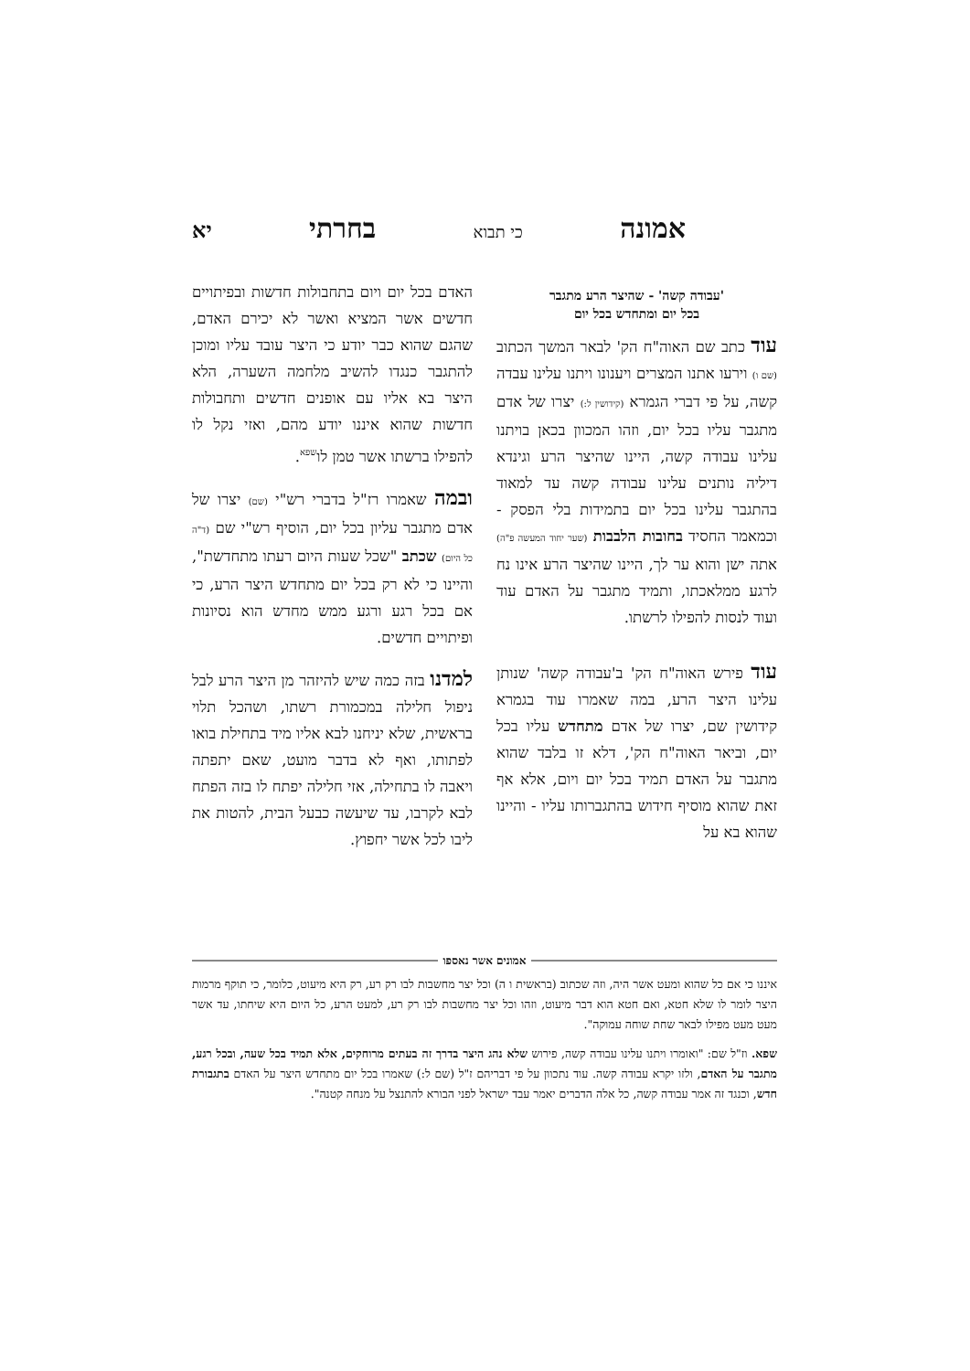אמונה כי תבוא בחרתי יא
'עבודה קשה' - שהיצר הרע מתגבר
בכל יום ומתחדש בכל יום
עוד כתב שם האוה"ח הק' לבאר המשך הכתוב (שם ו) וירעו אתנו המצרים ויענונו ויתנו עלינו עבדה קשה, על פי דברי הגמרא (קידושין ל:) יצרו של אדם מתגבר עליו בכל יום, וזהו המכוון בכאן בויתנו עלינו עבודה קשה, היינו שהיצר הרע וגינדא דיליה נותנים עלינו עבודה קשה עד למאוד בהתגבר עלינו בכל יום בתמידות בלי הפסק - וכמאמר החסיד בחובות הלבבות (שער יחוד המעשה פ"ה) אתה ישן והוא ער לך, היינו שהיצר הרע אינו נח לרגע ממלאכתו, ותמיד מתגבר על האדם עוד ועוד לנסות להפילו לרשתו.
עוד פירש האוה"ח הק' ב'עבודה קשה' שנותן עלינו היצר הרע, במה שאמרו עוד בגמרא קידושין שם, יצרו של אדם מתחדש עליו בכל יום, וביאר האוה"ח הק', דלא זו בלבד שהוא מתגבר על האדם תמיד בכל יום ויום, אלא אף זאת שהוא מוסיף חידוש בהתגברותו עליו - והיינו שהוא בא על
האדם בכל יום ויום בתחבולות חדשות ובפיתויים חדשים אשר המציא ואשר לא יכירם האדם, שהגם שהוא כבר יודע כי היצר עובד עליו ומוכן להתגבר כנגדו להשיב מלחמה השערה, הלא היצר בא אליו עם אופנים חדשים ותחבולות חדשות שהוא איננו יודע מהם, ואזי נקל לו להפילו ברשתו אשר טמן לו<sup>שפא</sup>.
ובמה שאמרו רז"ל בדברי רש"י (שם) יצרו של אדם מתגבר עליון בכל יום, הוסיף רש"י שם (ד"ה כל היום) שכתב "שכל שעות היום רעתו מתחדשת", והיינו כי לא רק בכל יום מתחדש היצר הרע, כי אם בכל רגע ורגע ממש מחדש הוא נסיונות ופיתויים חדשים.
למדנו בזה כמה שיש להיזהר מן היצר הרע לבל ניפול חלילה במכמורת רשתו, ושהכל תלוי בראשית, שלא יניחנו לבא אליו מיד בתחילת בואו לפתותו, ואף לא בדבר מועט, שאם יתפתה ויאבה לו בתחילה, אזי חלילה יפתח לו בזה הפתח לבא לקרבו, עד שיעשה כבעל הבית, להטות את ליבו לכל אשר יחפוץ.
אמונים אשר נאספו
איננו כי אם כל שהוא ומעט אשר היה, וזה שכתוב (בראשית ו ה) וכל יצר מחשבות לבו רק רע, רק היא מיעוט, כלומר, כי תוקף מרמות היצר לומר לו שלא חטא, ואם חטא הוא דבר מיעוט, וזהו וכל יצר מחשבות לבו רק רע, למעט הרע, כל היום היא שיחתו, עד אשר מעט מעט מפילו לבאר שחת שוחה עמוקה".
שפא. וז"ל שם: "ואומרו ויתנו עלינו עבודה קשה, פירוש שלא נהג היצר בדרך זה בעתים מרוחקים, אלא תמיד בכל שעה, ובכל רגע, מתגבר על האדם, ולזו יקרא עבודה קשה. עוד נתכוון על פי דבריהם ז"ל (שם ל:) שאמרו בכל יום מתחדש היצר על האדם בתגבורת חדש, וכנגד זה אמר עבודה קשה, כל אלה הדברים יאמר עבד ישראל לפני הבורא להתנצל על מנחה קטנה".